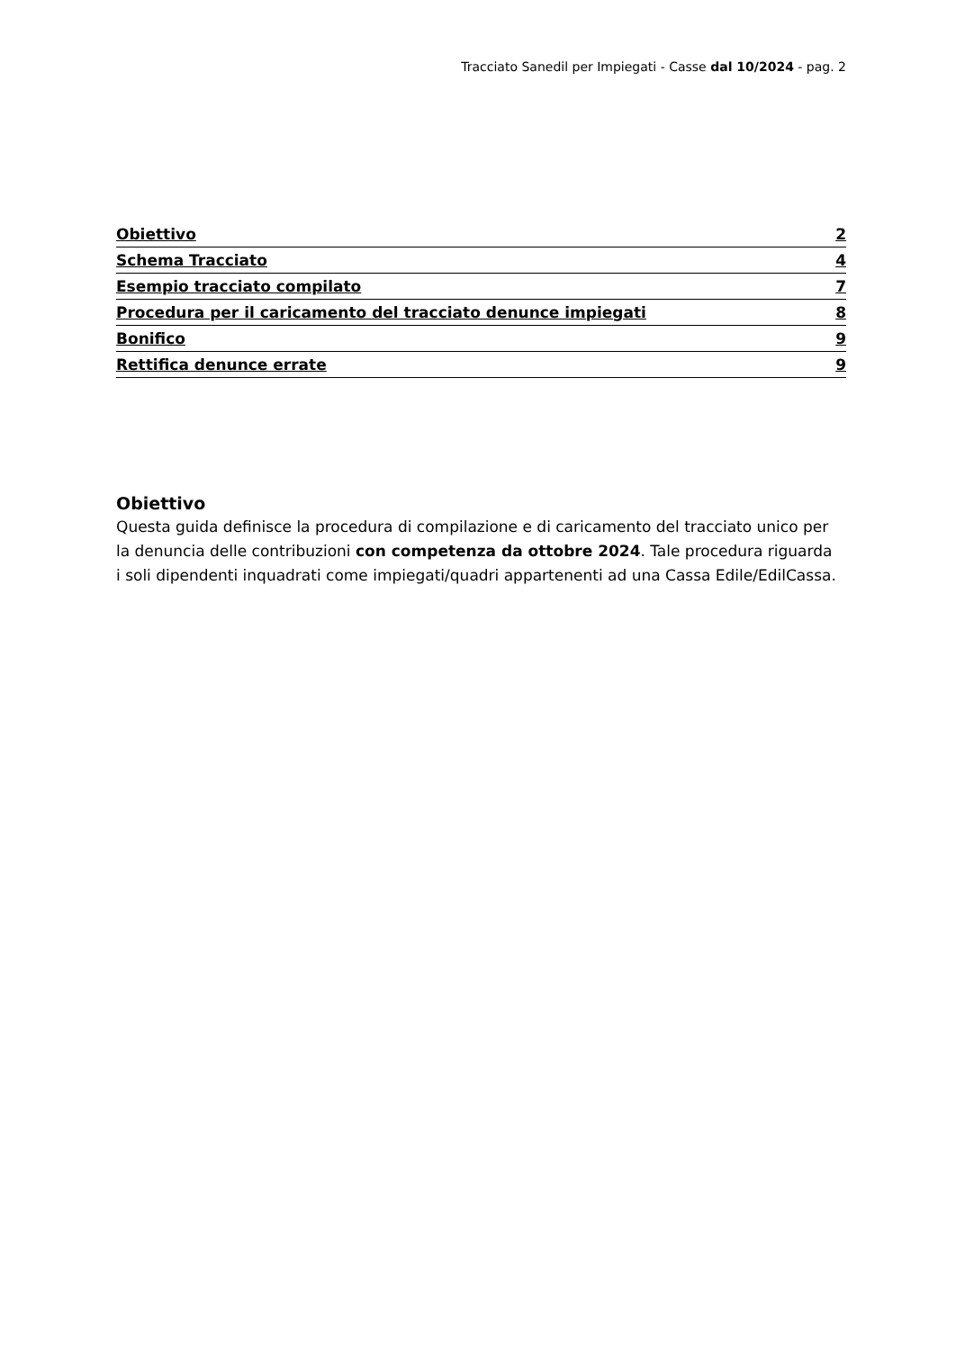Tracciato Sanedil per Impiegati - Casse dal 10/2024 - pag. 2
Obiettivo 2
Schema Tracciato 4
Esempio tracciato compilato 7
Procedura per il caricamento del tracciato denunce impiegati 8
Bonifico 9
Rettifica denunce errate 9
Obiettivo
Questa guida definisce la procedura di compilazione e di caricamento del tracciato unico per la denuncia delle contribuzioni con competenza da ottobre 2024. Tale procedura riguarda i soli dipendenti inquadrati come impiegati/quadri appartenenti ad una Cassa Edile/EdilCassa.